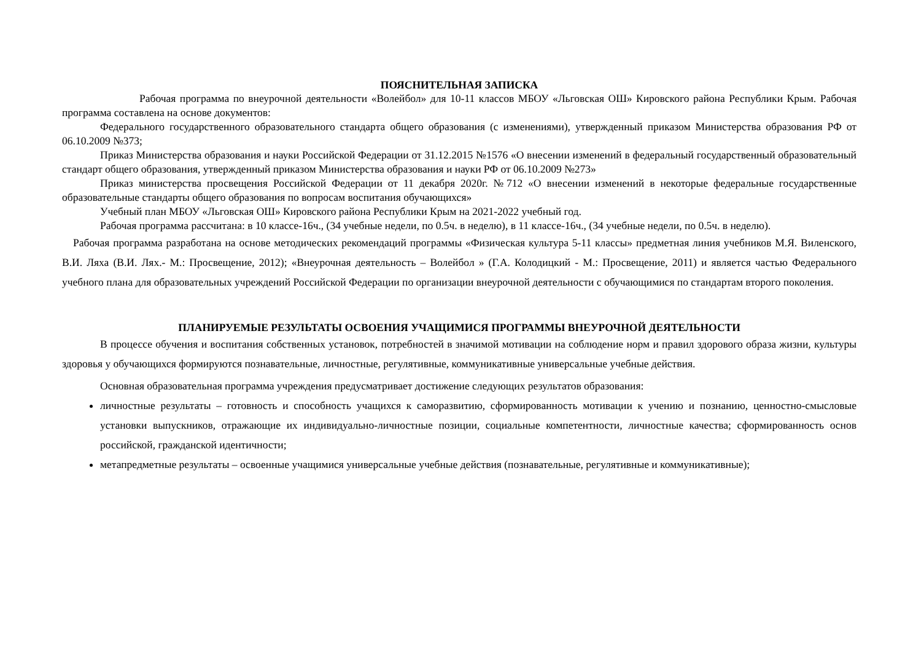ПОЯСНИТЕЛЬНАЯ ЗАПИСКА
Рабочая программа по внеурочной деятельности «Волейбол» для 10-11 классов МБОУ «Льговская ОШ» Кировского района Республики Крым. Рабочая программа составлена на основе документов:
Федерального государственного образовательного стандарта общего образования (с изменениями), утвержденный приказом Министерства образования РФ от 06.10.2009 №373;
Приказ Министерства образования и науки Российской Федерации от 31.12.2015 №1576 «О внесении изменений в федеральный государственный образовательный стандарт общего образования, утвержденный приказом Министерства образования и науки РФ от 06.10.2009 №273»
Приказ министерства просвещения Российской Федерации от 11 декабря 2020г. №712 «О внесении изменений в некоторые федеральные государственные образовательные стандарты общего образования по вопросам воспитания обучающихся»
Учебный план МБОУ «Льговская ОШ» Кировского района Республики Крым на 2021-2022 учебный год.
Рабочая программа рассчитана: в 10 классе-16ч., (34 учебные недели, по 0.5ч. в неделю), в 11 классе-16ч., (34 учебные недели, по 0.5ч. в неделю).
Рабочая программа разработана на основе методических рекомендаций программы «Физическая культура 5-11 классы» предметная линия учебников М.Я. Виленского, В.И. Ляха (В.И. Лях.- М.: Просвещение, 2012); «Внеурочная деятельность – Волейбол » (Г.А. Колодицкий - М.: Просвещение, 2011) и является частью Федерального учебного плана для образовательных учреждений Российской Федерации по организации внеурочной деятельности с обучающимися по стандартам второго поколения.
ПЛАНИРУЕМЫЕ РЕЗУЛЬТАТЫ ОСВОЕНИЯ УЧАЩИМИСЯ ПРОГРАММЫ ВНЕУРОЧНОЙ ДЕЯТЕЛЬНОСТИ
В процессе обучения и воспитания собственных установок, потребностей в значимой мотивации на соблюдение норм и правил здорового образа жизни, культуры здоровья у обучающихся формируются познавательные, личностные, регулятивные, коммуникативные универсальные учебные действия.
Основная образовательная программа учреждения предусматривает достижение следующих результатов образования:
личностные результаты – готовность и способность учащихся к саморазвитию, сформированность мотивации к учению и познанию, ценностно-смысловые установки выпускников, отражающие их индивидуально-личностные позиции, социальные компетентности, личностные качества; сформированность основ российской, гражданской идентичности;
метапредметные результаты – освоенные учащимися универсальные учебные действия (познавательные, регулятивные и коммуникативные);